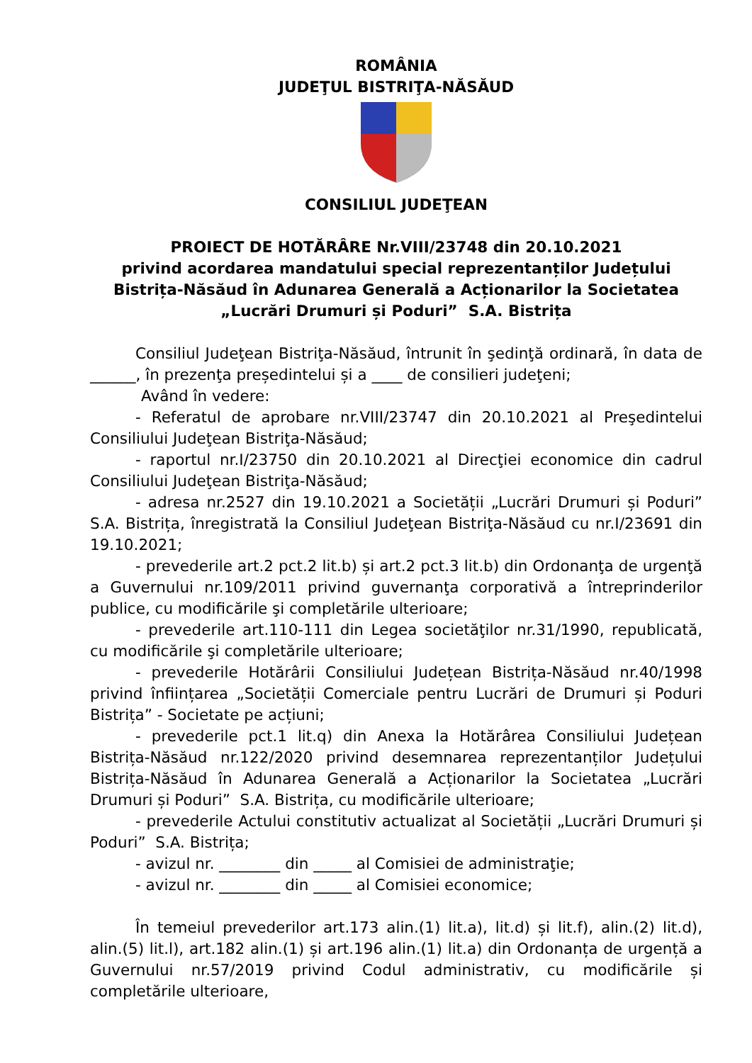ROMÂNIA
JUDEŢUL BISTRIŢA-NĂSĂUD
CONSILIUL JUDEŢEAN
PROIECT DE HOTĂRÂRE Nr.VIII/23748 din 20.10.2021
privind acordarea mandatului special reprezentanților Județului Bistrița-Năsăud în Adunarea Generală a Acționarilor la Societatea „Lucrări Drumuri și Poduri” S.A. Bistrița
Consiliul Judeţean Bistriţa-Năsăud, întrunit în şedinţă ordinară, în data de ______, în prezenţa președintelui și a ____ de consilieri judeţeni;
Având în vedere:
- Referatul de aprobare nr.VIII/23747 din 20.10.2021 al Preşedintelui Consiliului Judeţean Bistriţa-Năsăud;
- raportul nr.I/23750 din 20.10.2021 al Direcţiei economice din cadrul Consiliului Judeţean Bistriţa-Năsăud;
- adresa nr.2527 din 19.10.2021 a Societății „Lucrări Drumuri și Poduri” S.A. Bistrița, înregistrată la Consiliul Judeţean Bistriţa-Năsăud cu nr.I/23691 din 19.10.2021;
- prevederile art.2 pct.2 lit.b) și art.2 pct.3 lit.b) din Ordonanţa de urgenţă a Guvernului nr.109/2011 privind guvernanţa corporativă a întreprinderilor publice, cu modificările şi completările ulterioare;
- prevederile art.110-111 din Legea societăţilor nr.31/1990, republicată, cu modificările şi completările ulterioare;
- prevederile Hotărârii Consiliului Județean Bistrița-Năsăud nr.40/1998 privind înființarea „Societății Comerciale pentru Lucrări de Drumuri și Poduri Bistrița” - Societate pe acțiuni;
- prevederile pct.1 lit.q) din Anexa la Hotărârea Consiliului Județean Bistrița-Năsăud nr.122/2020 privind desemnarea reprezentanților Județului Bistrița-Năsăud în Adunarea Generală a Acționarilor la Societatea „Lucrări Drumuri și Poduri” S.A. Bistrița, cu modificările ulterioare;
- prevederile Actului constitutiv actualizat al Societății „Lucrări Drumuri și Poduri” S.A. Bistrița;
- avizul nr. ________ din _____ al Comisiei de administraţie;
- avizul nr. ________ din _____ al Comisiei economice;
În temeiul prevederilor art.173 alin.(1) lit.a), lit.d) și lit.f), alin.(2) lit.d), alin.(5) lit.l), art.182 alin.(1) și art.196 alin.(1) lit.a) din Ordonanța de urgență a Guvernului nr.57/2019 privind Codul administrativ, cu modificările și completările ulterioare,